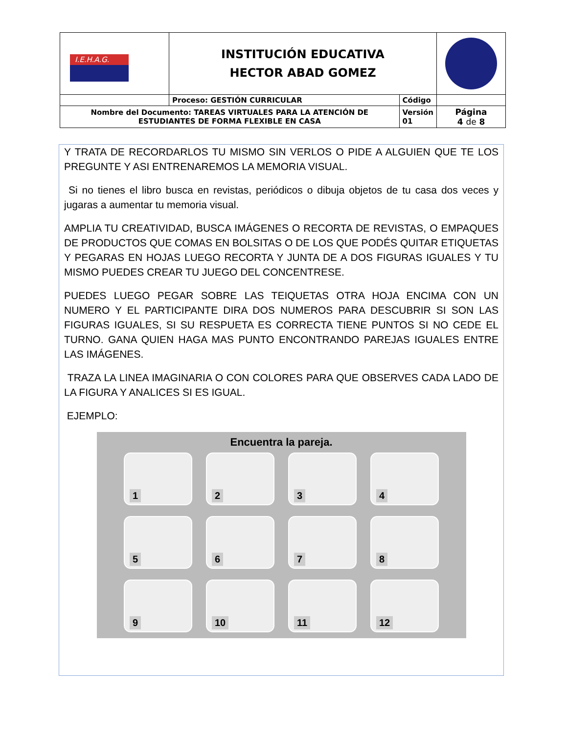| I.E.H.A.G. | INSTITUCIÓN EDUCATIVA HECTOR ABAD GOMEZ | | |
| | Proceso: GESTIÓN CURRICULAR | Código | |
| Nombre del Documento: TAREAS VIRTUALES PARA LA ATENCIÓN DE ESTUDIANTES DE FORMA FLEXIBLE EN CASA | | Versión 01 | Página 4 de 8 |
Y TRATA DE RECORDARLOS TU MISMO SIN VERLOS O PIDE A ALGUIEN QUE TE LOS PREGUNTE Y ASI ENTRENAREMOS LA MEMORIA VISUAL.
Si no tienes el libro busca en revistas, periódicos o dibuja objetos de tu casa dos veces y jugaras a aumentar tu memoria visual.
AMPLIA TU CREATIVIDAD, BUSCA IMÁGENES O RECORTA DE REVISTAS, O EMPAQUES DE PRODUCTOS QUE COMAS EN BOLSITAS O DE LOS QUE PODÉS QUITAR ETIQUETAS Y PEGARAS EN HOJAS LUEGO RECORTA Y JUNTA DE A DOS FIGURAS IGUALES Y TU MISMO PUEDES CREAR TU JUEGO DEL CONCENTRESE.
PUEDES LUEGO PEGAR SOBRE LAS TEIQUETAS OTRA HOJA ENCIMA CON UN NUMERO Y EL PARTICIPANTE DIRA DOS NUMEROS PARA DESCUBRIR SI SON LAS FIGURAS IGUALES, SI SU RESPUETA ES CORRECTA TIENE PUNTOS SI NO CEDE EL TURNO. GANA QUIEN HAGA MAS PUNTO ENCONTRANDO PAREJAS IGUALES ENTRE LAS IMÁGENES.
TRAZA LA LINEA IMAGINARIA O CON COLORES PARA QUE OBSERVES CADA LADO DE LA FIGURA Y ANALICES SI ES IGUAL.
EJEMPLO:
Encuentra la pareja.
1
2
3
4
5
6
7
8
9
10
11
12